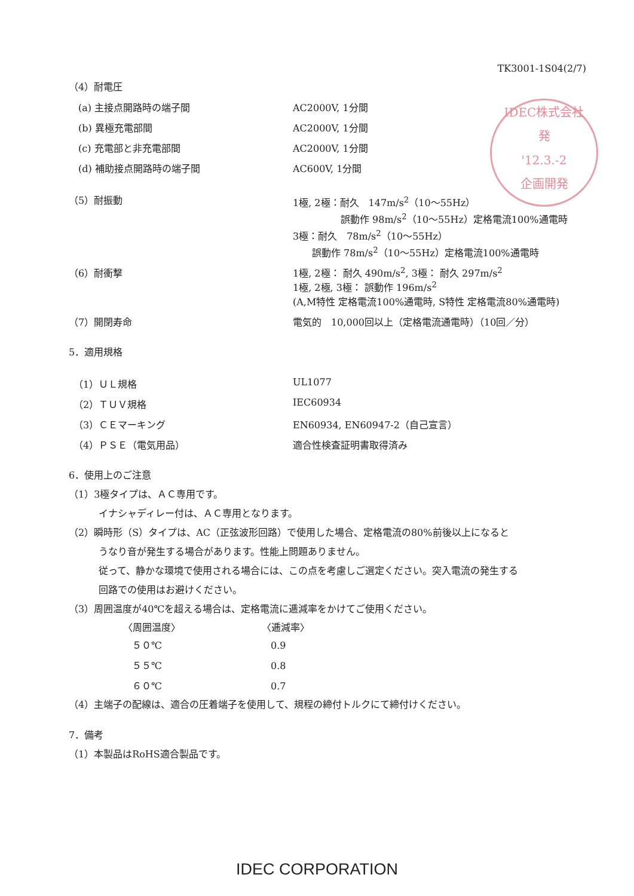TK3001-1S04(2/7)
IDEC株式会社
発
'12.3.-2
企画開発
（4）耐電圧
| (a) 主接点開路時の端子間 | AC2000V, 1分間 |
| (b) 異極充電部間 | AC2000V, 1分間 |
| (c) 充電部と非充電部間 | AC2000V, 1分間 |
| (d) 補助接点開路時の端子間 | AC600V, 1分間 |
| （5）耐振動 | 1極, 2極：耐久 147m/s<sup>2</sup>（10～55Hz） 誤動作 98m/s<sup>2</sup>（10～55Hz）定格電流100%通電時 3極：耐久 78m/s<sup>2</sup>（10～55Hz） 誤動作 78m/s<sup>2</sup>（10～55Hz）定格電流100%通電時 |
| （6）耐衝撃 | 1極, 2極： 耐久 490m/s<sup>2</sup>, 3極： 耐久 297m/s<sup>2</sup> 1極, 2極, 3極： 誤動作 196m/s<sup>2</sup> (A,M特性 定格電流100%通電時, S特性 定格電流80%通電時) |
| （7）開閉寿命 | 電気的 10,000回以上（定格電流通電時）（10回／分） |
5．適用規格
| （1）ＵＬ規格 | UL1077 |
| （2）ＴＵＶ規格 | IEC60934 |
| （3）ＣＥマーキング | EN60934, EN60947-2（自己宣言） |
| （4）ＰＳＥ（電気用品） | 適合性検査証明書取得済み |
6．使用上のご注意
（1）3極タイプは、ＡＣ専用です。
イナシャディレー付は、ＡＣ専用となります。
（2）瞬時形（S）タイプは、AC（正弦波形回路）で使用した場合、定格電流の80%前後以上になると
うなり音が発生する場合があります。性能上問題ありません。
従って、静かな環境で使用される場合には、この点を考慮しご選定ください。突入電流の発生する
回路での使用はお避けください。
（3）周囲温度が40℃を超える場合は、定格電流に逓減率をかけてご使用ください。
| 〈周囲温度〉 | 〈逓減率〉 |
| --- | --- |
| ５０℃ | 0.9 |
| ５５℃ | 0.8 |
| ６０℃ | 0.7 |
（4）主端子の配線は、適合の圧着端子を使用して、規程の締付トルクにて締付けください。
7．備考
（1）本製品はRoHS適合製品です。
IDEC CORPORATION